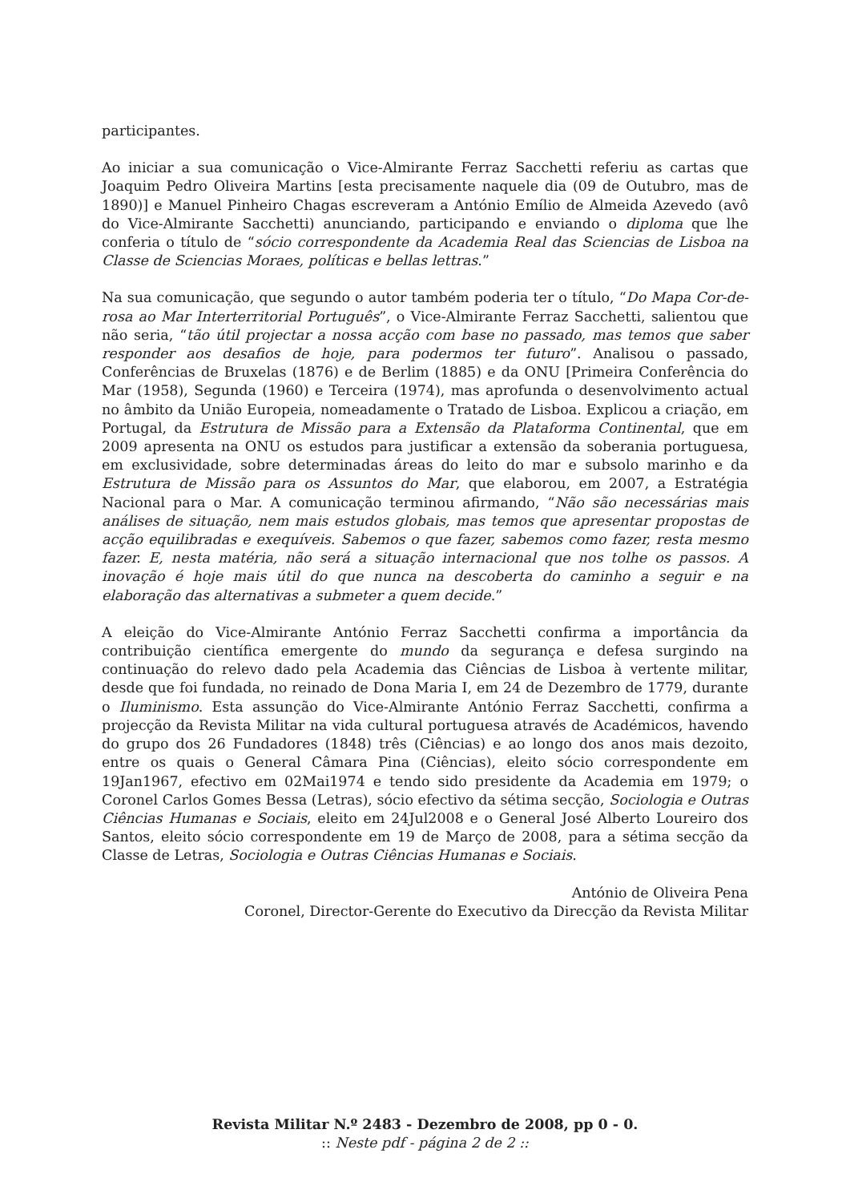participantes.
Ao iniciar a sua comunicação o Vice-Almirante Ferraz Sacchetti referiu as cartas que Joaquim Pedro Oliveira Martins [esta precisamente naquele dia (09 de Outubro, mas de 1890)] e Manuel Pinheiro Chagas escreveram a António Emílio de Almeida Azevedo (avô do Vice-Almirante Sacchetti) anunciando, participando e enviando o diploma que lhe conferia o título de “sócio correspondente da Academia Real das Sciencias de Lisboa na Classe de Sciencias Moraes, políticas e bellas lettras.”
Na sua comunicação, que segundo o autor também poderia ter o título, “Do Mapa Cor-de-rosa ao Mar Interterritorial Português”, o Vice-Almirante Ferraz Sacchetti, salientou que não seria, “tão útil projectar a nossa acção com base no passado, mas temos que saber responder aos desafios de hoje, para podermos ter futuro”. Analisou o passado, Conferências de Bruxelas (1876) e de Berlim (1885) e da ONU [Primeira Conferência do Mar (1958), Segunda (1960) e Terceira (1974), mas aprofunda o desenvolvimento actual no âmbito da União Europeia, nomeadamente o Tratado de Lisboa. Explicou a criação, em Portugal, da Estrutura de Missão para a Extensão da Plataforma Continental, que em 2009 apresenta na ONU os estudos para justificar a extensão da soberania portuguesa, em exclusividade, sobre determinadas áreas do leito do mar e subsolo marinho e da Estrutura de Missão para os Assuntos do Mar, que elaborou, em 2007, a Estratégia Nacional para o Mar. A comunicação terminou afirmando, “Não são necessárias mais análises de situação, nem mais estudos globais, mas temos que apresentar propostas de acção equilibradas e exequíveis. Sabemos o que fazer, sabemos como fazer, resta mesmo fazer. E, nesta matéria, não será a situação internacional que nos tolhe os passos. A inovação é hoje mais útil do que nunca na descoberta do caminho a seguir e na elaboração das alternativas a submeter a quem decide.”
A eleição do Vice-Almirante António Ferraz Sacchetti confirma a importância da contribuição científica emergente do mundo da segurança e defesa surgindo na continuação do relevo dado pela Academia das Ciências de Lisboa à vertente militar, desde que foi fundada, no reinado de Dona Maria I, em 24 de Dezembro de 1779, durante o Iluminismo. Esta assunção do Vice-Almirante António Ferraz Sacchetti, confirma a projecção da Revista Militar na vida cultural portuguesa através de Académicos, havendo do grupo dos 26 Fundadores (1848) três (Ciências) e ao longo dos anos mais dezoito, entre os quais o General Câmara Pina (Ciências), eleito sócio correspondente em 19Jan1967, efectivo em 02Mai1974 e tendo sido presidente da Academia em 1979; o Coronel Carlos Gomes Bessa (Letras), sócio efectivo da sétima secção, Sociologia e Outras Ciências Humanas e Sociais, eleito em 24Jul2008 e o General José Alberto Loureiro dos Santos, eleito sócio correspondente em 19 de Março de 2008, para a sétima secção da Classe de Letras, Sociologia e Outras Ciências Humanas e Sociais.
António de Oliveira Pena
Coronel, Director-Gerente do Executivo da Direcção da Revista Militar
Revista Militar N.º 2483 - Dezembro de 2008, pp 0 - 0.:: Neste pdf - página 2 de 2 ::